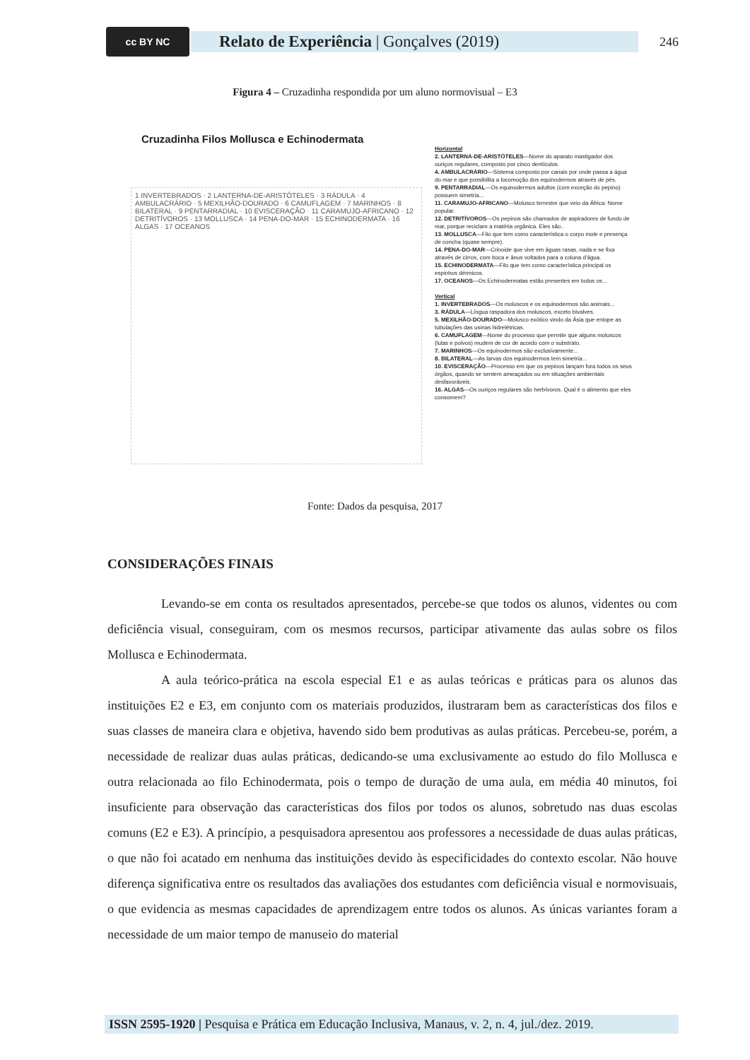cc BY NC
Relato de Experiência | Gonçalves (2019)
246
Figura 4 – Cruzadinha respondida por um aluno normovisual – E3
Cruzadinha Filos Mollusca e Echinodermata
1 INVERTEBRADOS · 2 LANTERNA-DE-ARISTÓTELES · 3 RÁDULA · 4 AMBULACRÁRIO · 5 MEXILHÃO-DOURADO · 6 CAMUFLAGEM · 7 MARINHOS · 8 BILATERAL · 9 PENTARRADIAL · 10 EVISCERAÇÃO · 11 CARAMUJO-AFRICANO · 12 DETRITÍVOROS · 13 MOLLUSCA · 14 PENA-DO-MAR · 15 ECHINODERMATA · 16 ALGAS · 17 OCEANOS
Horizontal
2. LANTERNA-DE-ARISTÓTELES—Nome do aparato mastigador dos ouriços regulares, composto por cinco dentículos.
4. AMBULACRÁRIO—Sistema composto por canais por onde passa a água do mar e que possibilita a locomoção dos equinodermos através de pés.
9. PENTARRADIAL—Os equinodermos adultos (com exceção do pepino) possuem simetria...
11. CARAMUJO-AFRICANO—Molusco terrestre que veio da África: Nome popular.
12. DETRITÍVOROS—Os pepinos são chamados de aspiradores de fundo de mar, porque reciclam a matéria orgânica. Eles são..
13. MOLLUSCA—Filo que tem como característica o corpo mole e presença de concha (quase sempre).
14. PENA-DO-MAR—Crinoide que vive em águas rasas, nada e se fixa através de cirros, com boca e ânus voltados para a coluna d'água.
15. ECHINODERMATA—Filo que tem como característica principal os espinhos dérmicos.
17. OCEANOS—Os Echinodermatas estão presentes em todos os...
Vertical
1. INVERTEBRADOS—Os moluscos e os equinodermos são animais...
3. RÁDULA—Língua raspadora dos moluscos, exceto bivalves.
5. MEXILHÃO-DOURADO—Molusco exótico vindo da Ásia que entope as tubulações das usinas hidrelétricas.
6. CAMUFLAGEM—Nome do processo que permite que alguns moluscos (lulas e polvos) mudem de cor de acordo com o substrato.
7. MARINHOS—Os equinodermos são exclusivamente...
8. BILATERAL—As larvas dos equinodermos tem simetria...
10. EVISCERAÇÃO—Processo em que os pepinos lançam fora todos os seus órgãos, quando se sentem ameaçados ou em situações ambientais desfavoráveis.
16. ALGAS—Os ouriços regulares são herbívoros. Qual é o alimento que eles consomem?
Fonte: Dados da pesquisa, 2017
CONSIDERAÇÕES FINAIS
Levando-se em conta os resultados apresentados, percebe-se que todos os alunos, videntes ou com deficiência visual, conseguiram, com os mesmos recursos, participar ativamente das aulas sobre os filos Mollusca e Echinodermata.
A aula teórico-prática na escola especial E1 e as aulas teóricas e práticas para os alunos das instituições E2 e E3, em conjunto com os materiais produzidos, ilustraram bem as características dos filos e suas classes de maneira clara e objetiva, havendo sido bem produtivas as aulas práticas. Percebeu-se, porém, a necessidade de realizar duas aulas práticas, dedicando-se uma exclusivamente ao estudo do filo Mollusca e outra relacionada ao filo Echinodermata, pois o tempo de duração de uma aula, em média 40 minutos, foi insuficiente para observação das características dos filos por todos os alunos, sobretudo nas duas escolas comuns (E2 e E3). A princípio, a pesquisadora apresentou aos professores a necessidade de duas aulas práticas, o que não foi acatado em nenhuma das instituições devido às especificidades do contexto escolar. Não houve diferença significativa entre os resultados das avaliações dos estudantes com deficiência visual e normovisuais, o que evidencia as mesmas capacidades de aprendizagem entre todos os alunos. As únicas variantes foram a necessidade de um maior tempo de manuseio do material
ISSN 2595-1920 | Pesquisa e Prática em Educação Inclusiva, Manaus, v. 2, n. 4, jul./dez. 2019.